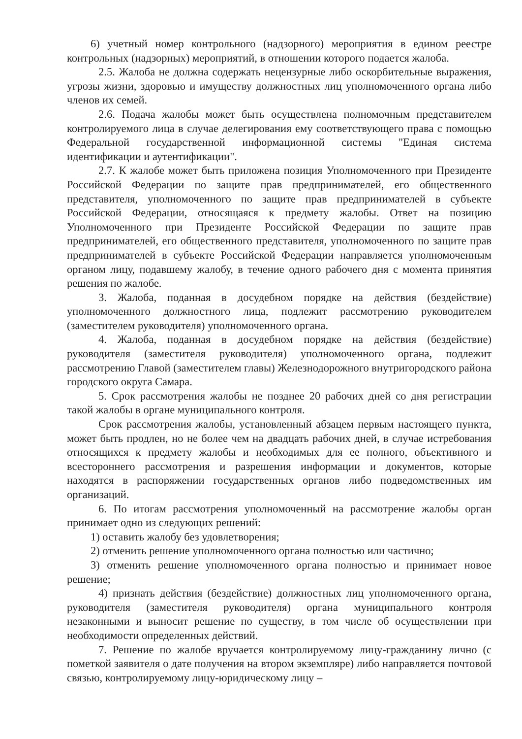6) учетный номер контрольного (надзорного) мероприятия в едином реестре контрольных (надзорных) мероприятий, в отношении которого подается жалоба.
2.5. Жалоба не должна содержать нецензурные либо оскорбительные выражения, угрозы жизни, здоровью и имуществу должностных лиц уполномоченного органа либо членов их семей.
2.6. Подача жалобы может быть осуществлена полномочным представителем контролируемого лица в случае делегирования ему соответствующего права с помощью Федеральной государственной информационной системы "Единая система идентификации и аутентификации".
2.7. К жалобе может быть приложена позиция Уполномоченного при Президенте Российской Федерации по защите прав предпринимателей, его общественного представителя, уполномоченного по защите прав предпринимателей в субъекте Российской Федерации, относящаяся к предмету жалобы. Ответ на позицию Уполномоченного при Президенте Российской Федерации по защите прав предпринимателей, его общественного представителя, уполномоченного по защите прав предпринимателей в субъекте Российской Федерации направляется уполномоченным органом лицу, подавшему жалобу, в течение одного рабочего дня с момента принятия решения по жалобе.
3. Жалоба, поданная в досудебном порядке на действия (бездействие) уполномоченного должностного лица, подлежит рассмотрению руководителем (заместителем руководителя) уполномоченного органа.
4. Жалоба, поданная в досудебном порядке на действия (бездействие) руководителя (заместителя руководителя) уполномоченного органа, подлежит рассмотрению Главой (заместителем главы) Железнодорожного внутригородского района городского округа Самара.
5. Срок рассмотрения жалобы не позднее 20 рабочих дней со дня регистрации такой жалобы в органе муниципального контроля.
Срок рассмотрения жалобы, установленный абзацем первым настоящего пункта, может быть продлен, но не более чем на двадцать рабочих дней, в случае истребования относящихся к предмету жалобы и необходимых для ее полного, объективного и всестороннего рассмотрения и разрешения информации и документов, которые находятся в распоряжении государственных органов либо подведомственных им организаций.
6. По итогам рассмотрения уполномоченный на рассмотрение жалобы орган принимает одно из следующих решений:
1) оставить жалобу без удовлетворения;
2) отменить решение уполномоченного органа полностью или частично;
3) отменить решение уполномоченного органа полностью и принимает новое решение;
4) признать действия (бездействие) должностных лиц уполномоченного органа, руководителя (заместителя руководителя) органа муниципального контроля незаконными и выносит решение по существу, в том числе об осуществлении при необходимости определенных действий.
7. Решение по жалобе вручается контролируемому лицу-гражданину лично (с пометкой заявителя о дате получения на втором экземпляре) либо направляется почтовой связью, контролируемому лицу-юридическому лицу –